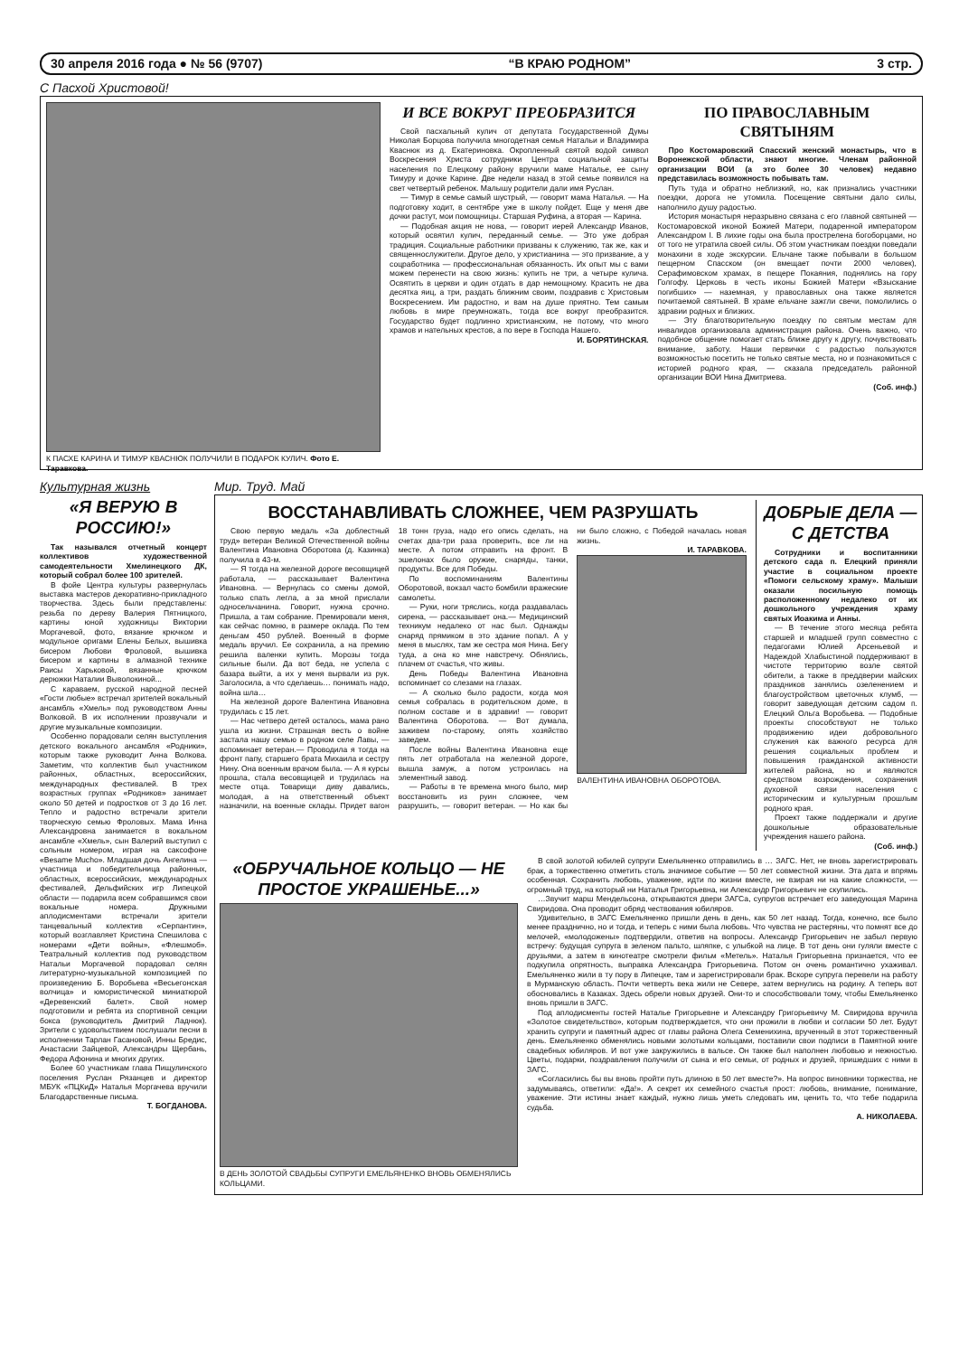30 апреля 2016 года ● № 56 (9707) “В КРАЮ РОДНОМ” 3 стр.
С Пасхой Христовой!
К ПАСХЕ КАРИНА И ТИМУР КВАСНЮК ПОЛУЧИЛИ В ПОДАРОК КУЛИЧ. Фото Е. Таравкова.
И ВСЕ ВОКРУГ ПРЕОБРАЗИТСЯ
Свой пасхальный кулич от депутата Государственной Думы Николая Борцова получила многодетная семья Натальи и Владимира Кваснюк из д. Екатериновка. Окропленный святой водой символ Воскресения Христа сотрудники Центра социальной защиты населения по Елецкому району вручили маме Наталье, ее сыну Тимуру и дочке Карине. Две недели назад в этой семье появился на свет четвертый ребенок. Малышу родители дали имя Руслан.
— Тимур в семье самый шустрый, — говорит мама Наталья. — На подготовку ходит, в сентябре уже в школу пойдет. Еще у меня две дочки растут, мои помощницы. Старшая Руфина, а вторая — Карина.
— Подобная акция не нова, — говорит иерей Александр Иванов, который освятил кулич, переданный семье. — Это уже добрая традиция. Социальные работники призваны к служению, так же, как и священнослужители. Другое дело, у христианина — это призвание, а у соцработника — профессиональная обязанность. Их опыт мы с вами можем перенести на свою жизнь: купить не три, а четыре кулича. Освятить в церкви и один отдать в дар немощному. Красить не два десятка яиц, а три, раздать ближним своим, поздравив с Христовым Воскресением. Им радостно, и вам на душе приятно. Тем самым любовь в мире преумножать, тогда все вокруг преобразится. Государство будет подлинно христианским, не потому, что много храмов и нательных крестов, а по вере в Господа Нашего.
И. БОРЯТИНСКАЯ.
ПО ПРАВОСЛАВНЫМ СВЯТЫНЯМ
Про Костомаровский Спасский женский монастырь, что в Воронежской области, знают многие. Членам районной организации ВОИ (а это более 30 человек) недавно представилась возможность побывать там.
Путь туда и обратно неблизкий, но, как признались участники поездки, дорога не утомила. Посещение святыни дало силы, наполнило душу радостью.
История монастыря неразрывно связана с его главной святыней — Костомаровской иконой Божией Матери, подаренной императором Александром I. В лихие годы она была прострелена богоборцами, но от того не утратила своей силы. Об этом участникам поездки поведали монахини в ходе экскурсии. Ельчане также побывали в большом пещерном Спасском (он вмещает почти 2000 человек), Серафимовском храмах, в пещере Покаяния, поднялись на гору Голгофу. Церковь в честь иконы Божией Матери «Взыскание погибших» — наземная, у православных она также является почитаемой святыней. В храме ельчане зажгли свечи, помолились о здравии родных и близких.
— Эту благотворительную поездку по святым местам для инвалидов организовала администрация района. Очень важно, что подобное общение помогает стать ближе другу к другу, почувствовать внимание, заботу. Наши первички с радостью пользуются возможностью посетить не только святые места, но и познакомиться с историей родного края, — сказала председатель районной организации ВОИ Нина Дмитриева.
(Соб. инф.)
Культурная жизнь
«Я ВЕРУЮ В РОССИЮ!»
Так назывался отчетный концерт коллективов художественной самодеятельности Хмелинецкого ДК, который собрал более 100 зрителей.
В фойе Центра культуры развернулась выставка мастеров декоративно-прикладного творчества. Здесь были представлены: резьба по дереву Валерия Пятницкого, картины юной художницы Виктории Моргачевой, фото, вязание крючком и модульное оригами Елены Белых, вышивка бисером Любови Фроловой, вышивка бисером и картины в алмазной технике Раисы Харьковой, вязанные крючком дерюжки Наталии Выволокиной...
С караваем, русской народной песней «Гости любые» встречал зрителей вокальный ансамбль «Хмель» под руководством Анны Волковой. В их исполнении прозвучали и другие музыкальные композиции.
Особенно порадовали селян выступления детского вокального ансамбля «Родники», которым также руководит Анна Волкова. Заметим, что коллектив был участником районных, областных, всероссийских, международных фестивалей. В трех возрастных группах «Родников» занимает около 50 детей и подростков от 3 до 16 лет. Тепло и радостно встречали зрители творческую семью Фроловых. Мама Инна Александровна занимается в вокальном ансамбле «Хмель», сын Валерий выступил с сольным номером, играя на саксофоне «Besame Mucho». Младшая дочь Ангелина — участница и победительница районных, областных, всероссийских, международных фестивалей, Дельфийских игр Липецкой области — подарила всем собравшимся свои вокальные номера. Дружными аплодисментами встречали зрители танцевальный коллектив «Серпантин», который возглавляет Кристина Спешилова с номерами «Дети войны», «Флешмоб». Театральный коллектив под руководством Натальи Моргачевой порадовал селян литературно-музыкальной композицией по произведению Б. Воробьева «Весьегонская волчица» и юмористической миниатюрой «Деревенский балет». Свой номер подготовили и ребята из спортивной секции бокса (руководитель Дмитрий Ладнюк). Зрители с удовольствием послушали песни в исполнении Тарлан Гасановой, Инны Бредис, Анастасии Зайцевой, Александры Щербань, Федора Афонина и многих других.
Более 60 участникам глава Пищулинского поселения Руслан Рязанцев и директор МБУК «ПЦКиД» Наталья Моргачева вручили Благодарственные письма.
Т. БОГДАНОВА.
Мир. Труд. Май
ВОССТАНАВЛИВАТЬ СЛОЖНЕЕ, ЧЕМ РАЗРУШАТЬ
Свою первую медаль «За доблестный труд» ветеран Великой Отечественной войны Валентина Ивановна Оборотова (д. Казинка) получила в 43-м.
— Я тогда на железной дороге весовщицей работала, — рассказывает Валентина Ивановна. — Вернулась со смены домой, только спать легла, а за мной прислали односельчанина. Говорит, нужна срочно. Пришла, а там собрание. Премировали меня, как сейчас помню, в размере оклада. По тем деньгам 450 рублей. Военный в форме медаль вручил. Ее сохранила, а на премию решила валенки купить. Морозы тогда сильные были. Да вот беда, не успела с базара выйти, а их у меня вырвали из рук. Заголосила, а что сделаешь… понимать надо, война шла…
На железной дороге Валентина Ивановна трудилась с 15 лет.
— Нас четверо детей осталось, мама рано ушла из жизни. Страшная весть о войне застала нашу семью в родном селе Лавы, — вспоминает ветеран.— Проводила я тогда на фронт папу, старшего брата Михаила и сестру Нину. Она военным врачом была. — А я курсы прошла, стала весовщицей и трудилась на месте отца. Товарищи диву давались, молодая, а на ответственный объект назначили, на военные склады. Придет вагон 18 тонн груза, надо его опись сделать, на счетах два-три раза проверить, все ли на месте. А потом отправить на фронт. В эшелонах было оружие, снаряды, танки, продукты. Все для Победы.
По воспоминаниям Валентины Оборотовой, вокзал часто бомбили вражеские самолеты.
— Руки, ноги тряслись, когда раздавалась сирена, — рассказывает она.— Медицинский техникум недалеко от нас был. Однажды снаряд прямиком в это здание попал. А у меня в мыслях, там же сестра моя Нина. Бегу туда, а она ко мне навстречу. Обнялись, плачем от счастья, что живы.
День Победы Валентина Ивановна вспоминает со слезами на глазах.
— А сколько было радости, когда моя семья собралась в родительском доме, в полном составе и в здравии! — говорит Валентина Оборотова. — Вот думала, заживем по-старому, опять хозяйство заведем.
После войны Валентина Ивановна еще пять лет отработала на железной дороге, вышла замуж, а потом устроилась на элементный завод.
— Работы в те времена много было, мир восстановить из руин сложнее, чем разрушить, — говорит ветеран. — Но как бы ни было сложно, с Победой началась новая жизнь.
И. ТАРАВКОВА.
ВАЛЕНТИНА ИВАНОВНА ОБОРОТОВА.
ДОБРЫЕ ДЕЛА — С ДЕТСТВА
Сотрудники и воспитанники детского сада п. Елецкий приняли участие в социальном проекте «Помоги сельскому храму». Малыши оказали посильную помощь расположенному недалеко от их дошкольного учреждения храму святых Иоакима и Анны.
— В течение этого месяца ребята старшей и младшей групп совместно с педагогами Юлией Арсеньевой и Надеждой Хлабыстиной поддерживают в чистоте территорию возле святой обители, а также в преддверии майских праздников занялись озеленением и благоустройством цветочных клумб, — говорит заведующая детским садом п. Елецкий Ольга Воробьева. — Подобные проекты способствуют не только продвижению идеи добровольного служения как важного ресурса для решения социальных проблем и повышения гражданской активности жителей района, но и являются средством возрождения, сохранения духовной связи населения с историческим и культурным прошлым родного края.
Проект также поддержали и другие дошкольные образовательные учреждения нашего района.
(Соб. инф.)
«ОБРУЧАЛЬНОЕ КОЛЬЦО — НЕ ПРОСТОЕ УКРАШЕНЬЕ...»
В ДЕНЬ ЗОЛОТОЙ СВАДЬБЫ СУПРУГИ ЕМЕЛЬЯНЕНКО ВНОВЬ ОБМЕНЯЛИСЬ КОЛЬЦАМИ.
В свой золотой юбилей супруги Емельяненко отправились в … ЗАГС. Нет, не вновь зарегистрировать брак, а торжественно отметить столь значимое событие — 50 лет совместной жизни. Эта дата и впрямь особенная. Сохранить любовь, уважение, идти по жизни вместе, не взирая ни на какие сложности, — огромный труд, на который ни Наталья Григорьевна, ни Александр Григорьевич не скупились.
…Звучит марш Мендельсона, открываются двери ЗАГСа, супругов встречает его заведующая Марина Свиридова. Она проводит обряд чествования юбиляров.
Удивительно, в ЗАГС Емельяненко пришли день в день, как 50 лет назад. Тогда, конечно, все было менее празднично, но и тогда, и теперь с ними была любовь. Что чувства не растеряны, что помнят все до мелочей, «молодожены» подтвердили, ответив на вопросы. Александр Григорьевич не забыл первую встречу: будущая супруга в зеленом пальто, шляпке, с улыбкой на лице. В тот день они гуляли вместе с друзьями, а затем в кинотеатре смотрели фильм «Метель». Наталья Григорьевна признается, что ее подкупила опрятность, выправка Александра Григорьевича. Потом он очень романтично ухаживал. Емельяненко жили в ту пору в Липецке, там и зарегистрировали брак. Вскоре супруга перевели на работу в Мурманскую область. Почти четверть века жили не Севере, затем вернулись на родину. А теперь вот обосновались в Казаках. Здесь обрели новых друзей. Они-то и способствовали тому, чтобы Емельяненко вновь пришли в ЗАГС.
Под аплодисменты гостей Наталье Григорьевне и Александру Григорьевичу М. Свиридова вручила «Золотое свидетельство», которым подтверждается, что они прожили в любви и согласии 50 лет. Будут хранить супруги и памятный адрес от главы района Олега Семенихина, врученный в этот торжественный день. Емельяненко обменялись новыми золотыми кольцами, поставили свои подписи в Памятной книге свадебных юбиляров. И вот уже закружились в вальсе. Он также был наполнен любовью и нежностью. Цветы, подарки, поздравления получили от сына и его семьи, от родных и друзей, пришедших с ними в ЗАГС.
«Согласились бы вы вновь пройти путь длиною в 50 лет вместе?». На вопрос виновники торжества, не задумываясь, ответили: «Да!». А секрет их семейного счастья прост: любовь, внимание, понимание, уважение. Эти истины знает каждый, нужно лишь уметь следовать им, ценить то, что тебе подарила судьба.
А. НИКОЛАЕВА.